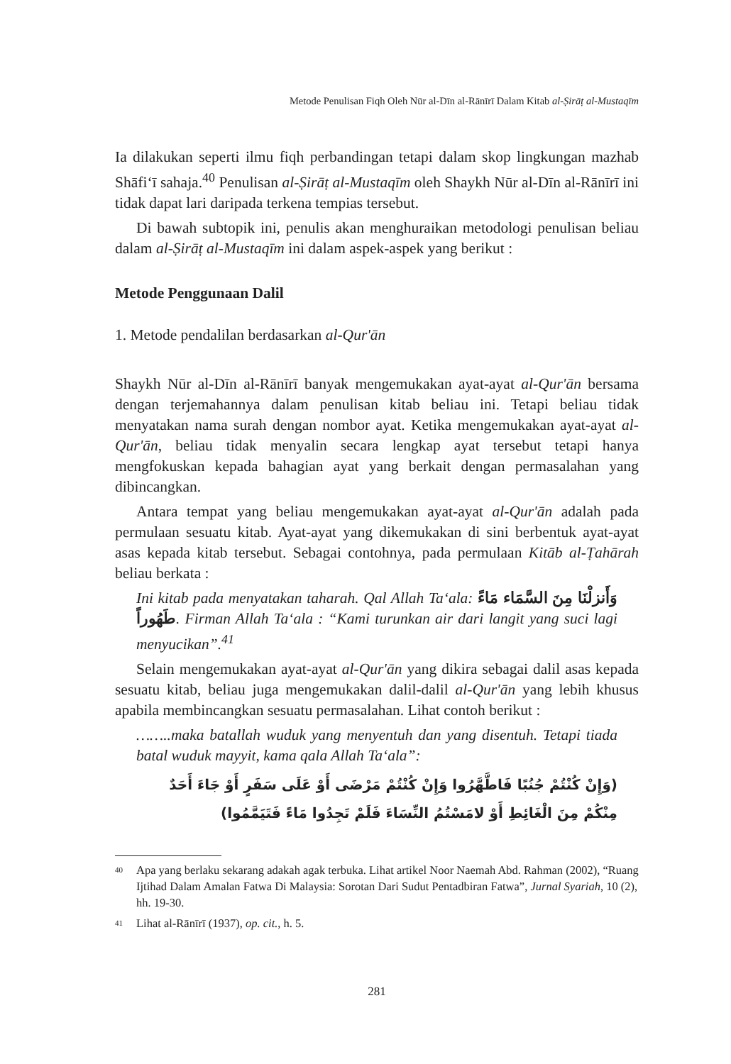Metode Penulisan Fiqh Oleh Nūr al-Dīn al-Rānīrī Dalam Kitab al-Ṣirāṭ al-Mustaqīm
Ia dilakukan seperti ilmu fiqh perbandingan tetapi dalam skop lingkungan mazhab Shāfi‘ī sahaja.<sup>40</sup> Penulisan al-Ṣirāṭ al-Mustaqīm oleh Shaykh Nūr al-Dīn al-Rānīrī ini tidak dapat lari daripada terkena tempias tersebut.
Di bawah subtopik ini, penulis akan menghuraikan metodologi penulisan beliau dalam al-Ṣirāṭ al-Mustaqīm ini dalam aspek-aspek yang berikut :
Metode Penggunaan Dalil
1. Metode pendalilan berdasarkan al-Qur'ān
Shaykh Nūr al-Dīn al-Rānīrī banyak mengemukakan ayat-ayat al-Qur'ān bersama dengan terjemahannya dalam penulisan kitab beliau ini. Tetapi beliau tidak menyatakan nama surah dengan nombor ayat. Ketika mengemukakan ayat-ayat al-Qur'ān, beliau tidak menyalin secara lengkap ayat tersebut tetapi hanya mengfokuskan kepada bahagian ayat yang berkait dengan permasalahan yang dibincangkan.
Antara tempat yang beliau mengemukakan ayat-ayat al-Qur'ān adalah pada permulaan sesuatu kitab. Ayat-ayat yang dikemukakan di sini berbentuk ayat-ayat asas kepada kitab tersebut. Sebagai contohnya, pada permulaan Kitāb al-Ṭahārah beliau berkata :
Ini kitab pada menyatakan taharah. Qal Allah Ta‘ala: وَأَنزلْنَا مِنَ السَّمَاء مَاءً طَهُوراً. Firman Allah Ta‘ala : “Kami turunkan air dari langit yang suci lagi menyucikan”.<sup>41</sup>
Selain mengemukakan ayat-ayat al-Qur'ān yang dikira sebagai dalil asas kepada sesuatu kitab, beliau juga mengemukakan dalil-dalil al-Qur'ān yang lebih khusus apabila membincangkan sesuatu permasalahan. Lihat contoh berikut :
……..maka batallah wuduk yang menyentuh dan yang disentuh. Tetapi tiada batal wuduk mayyit, kama qala Allah Ta‘ala”:
(وَإِنْ كُنْتُمْ جُنُبًا فَاطَّهَّرُوا وَإِنْ كُنْتُمْ مَرْضَى أَوْ عَلَى سَفَرٍ أَوْ جَاءَ أَحَدٌ مِنْكُمْ مِنَ الْغَائِطِ أَوْ لامَسْتُمُ النِّسَاءَ فَلَمْ تَجِدُوا مَاءً فَتَيَمَّمُوا)
<sup>40</sup> Apa yang berlaku sekarang adakah agak terbuka. Lihat artikel Noor Naemah Abd. Rahman (2002), “Ruang Ijtihad Dalam Amalan Fatwa Di Malaysia: Sorotan Dari Sudut Pentadbiran Fatwa”, Jurnal Syariah, 10 (2), hh. 19-30.
<sup>41</sup> Lihat al-Rānīrī (1937), op. cit., h. 5.
281